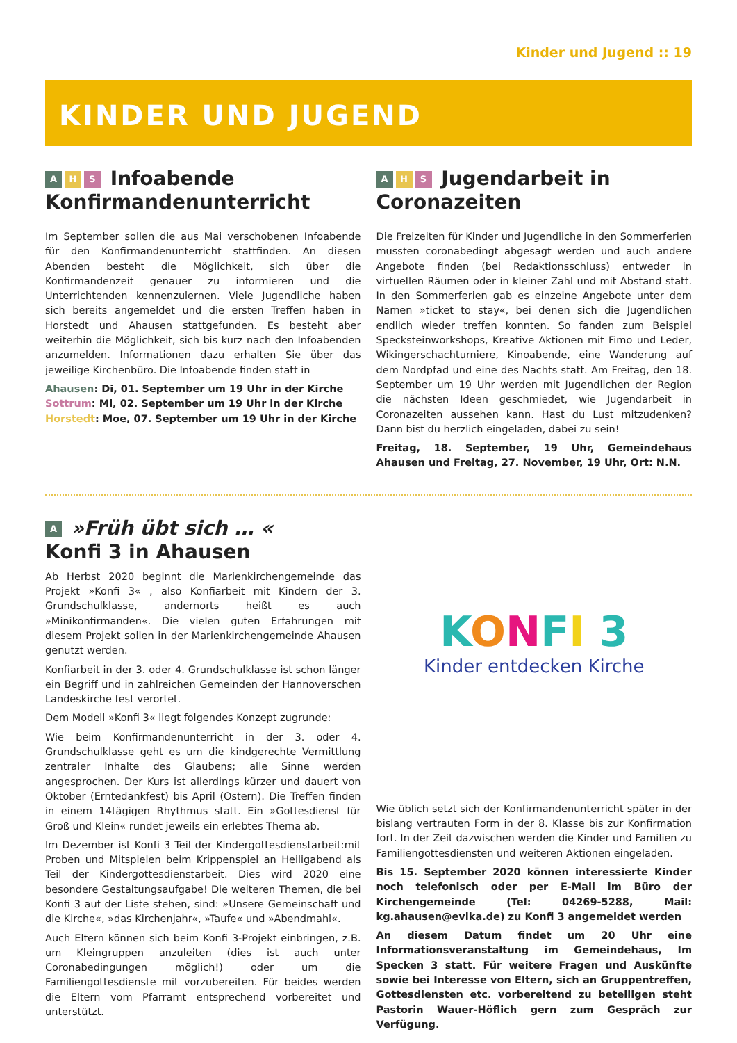Kinder und Jugend :: 19
KINDER UND JUGEND
A H S Infoabende Konfirmandenunterricht
Im September sollen die aus Mai verschobenen Infoabende für den Konfirmandenunterricht stattfinden. An diesen Abenden besteht die Möglichkeit, sich über die Konfirmandenzeit genauer zu informieren und die Unterrichtenden kennenzulernen. Viele Jugendliche haben sich bereits angemeldet und die ersten Treffen haben in Horstedt und Ahausen stattgefunden. Es besteht aber weiterhin die Möglichkeit, sich bis kurz nach den Infoabenden anzumelden. Informationen dazu erhalten Sie über das jeweilige Kirchenbüro. Die Infoabende finden statt in
Ahausen: Di, 01. September um 19 Uhr in der Kirche
Sottrum: Mi, 02. September um 19 Uhr in der Kirche
Horstedt: Moe, 07. September um 19 Uhr in der Kirche
A H S Jugendarbeit in Coronazeiten
Die Freizeiten für Kinder und Jugendliche in den Sommerferien mussten coronabedingt abgesagt werden und auch andere Angebote finden (bei Redaktionsschluss) entweder in virtuellen Räumen oder in kleiner Zahl und mit Abstand statt. In den Sommerferien gab es einzelne Angebote unter dem Namen »ticket to stay«, bei denen sich die Jugendlichen endlich wieder treffen konnten. So fanden zum Beispiel Specksteinworkshops, Kreative Aktionen mit Fimo und Leder, Wikingerschachturniere, Kinoabende, eine Wanderung auf dem Nordpfad und eine des Nachts statt. Am Freitag, den 18. September um 19 Uhr werden mit Jugendlichen der Region die nächsten Ideen geschmiedet, wie Jugendarbeit in Coronazeiten aussehen kann. Hast du Lust mitzudenken? Dann bist du herzlich eingeladen, dabei zu sein!
Freitag, 18. September, 19 Uhr, Gemeindehaus Ahausen und Freitag, 27. November, 19 Uhr, Ort: N.N.
A »Früh übt sich … «
Konfi 3 in Ahausen
Ab Herbst 2020 beginnt die Marienkirchengemeinde das Projekt »Konfi 3« , also Konfiarbeit mit Kindern der 3. Grundschulklasse, andernorts heißt es auch »Minikonfirmanden«. Die vielen guten Erfahrungen mit diesem Projekt sollen in der Marienkirchengemeinde Ahausen genutzt werden.
Konfiarbeit in der 3. oder 4. Grundschulklasse ist schon länger ein Begriff und in zahlreichen Gemeinden der Hannoverschen Landeskirche fest verortet.
Dem Modell »Konfi 3« liegt folgendes Konzept zugrunde:
Wie beim Konfirmandenunterricht in der 3. oder 4. Grundschulklasse geht es um die kindgerechte Vermittlung zentraler Inhalte des Glaubens; alle Sinne werden angesprochen. Der Kurs ist allerdings kürzer und dauert von Oktober (Erntedankfest) bis April (Ostern). Die Treffen finden in einem 14tägigen Rhythmus statt. Ein »Gottesdienst für Groß und Klein« rundet jeweils ein erlebtes Thema ab.
Im Dezember ist Konfi 3 Teil der Kindergottesdienstarbeit:mit Proben und Mitspielen beim Krippenspiel an Heiligabend als Teil der Kindergottesdienstarbeit. Dies wird 2020 eine besondere Gestaltungsaufgabe! Die weiteren Themen, die bei Konfi 3 auf der Liste stehen, sind: »Unsere Gemeinschaft und die Kirche«, »das Kirchenjahr«, »Taufe« und »Abendmahl«.
Auch Eltern können sich beim Konfi 3-Projekt einbringen, z.B. um Kleingruppen anzuleiten (dies ist auch unter Coronabedingungen möglich!) oder um die Familiengottesdienste mit vorzubereiten. Für beides werden die Eltern vom Pfarramt entsprechend vorbereitet und unterstützt.
KONFI 3
Kinder entdecken Kirche
Wie üblich setzt sich der Konfirmandenunterricht später in der bislang vertrauten Form in der 8. Klasse bis zur Konfirmation fort. In der Zeit dazwischen werden die Kinder und Familien zu Familiengottesdiensten und weiteren Aktionen eingeladen.
Bis 15. September 2020 können interessierte Kinder noch telefonisch oder per E-Mail im Büro der Kirchengemeinde (Tel: 04269-5288, Mail: kg.ahausen@evlka.de) zu Konfi 3 angemeldet werden
An diesem Datum findet um 20 Uhr eine Informationsveranstaltung im Gemeindehaus, Im Specken 3 statt. Für weitere Fragen und Auskünfte sowie bei Interesse von Eltern, sich an Gruppentreffen, Gottesdiensten etc. vorbereitend zu beteiligen steht Pastorin Wauer-Höflich gern zum Gespräch zur Verfügung.